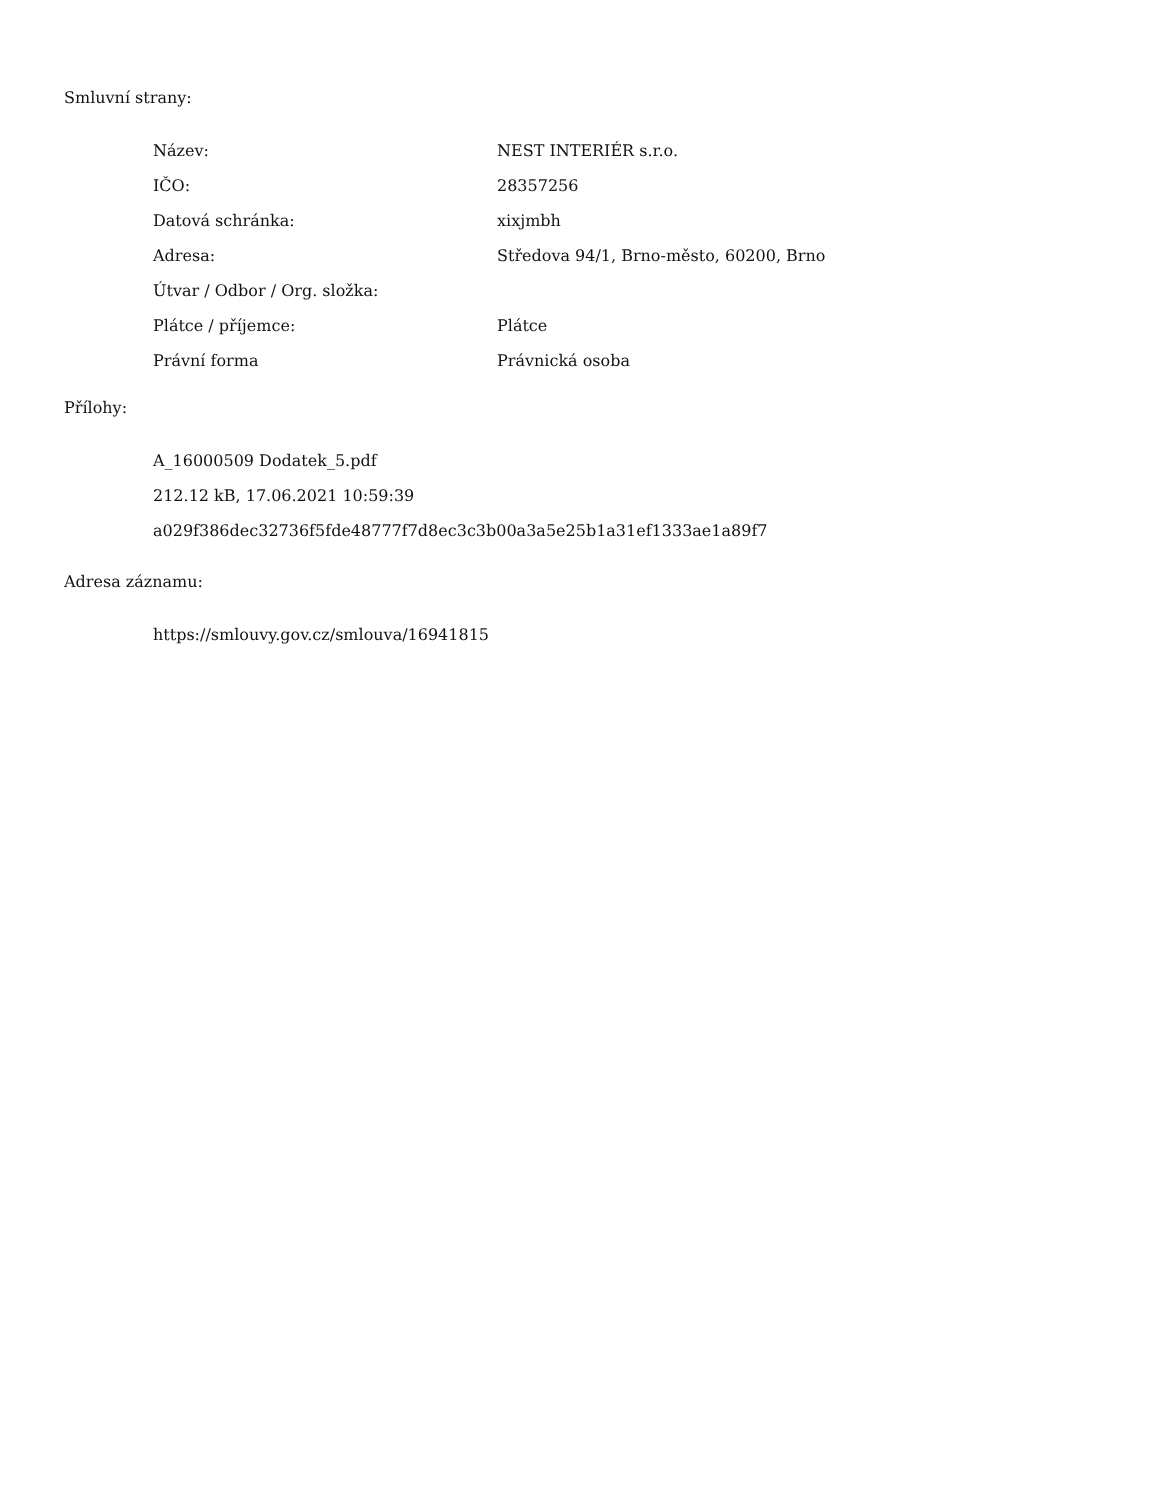Smluvní strany:
| Název: | NEST INTERIÉR s.r.o. |
| IČO: | 28357256 |
| Datová schránka: | xixjmbh |
| Adresa: | Středova 94/1, Brno-město, 60200, Brno |
| Útvar / Odbor / Org. složka: | |
| Plátce / příjemce: | Plátce |
| Právní forma | Právnická osoba |
Přílohy:
A_16000509 Dodatek_5.pdf
212.12 kB, 17.06.2021 10:59:39
a029f386dec32736f5fde48777f7d8ec3c3b00a3a5e25b1a31ef1333ae1a89f7
Adresa záznamu:
https://smlouvy.gov.cz/smlouva/16941815